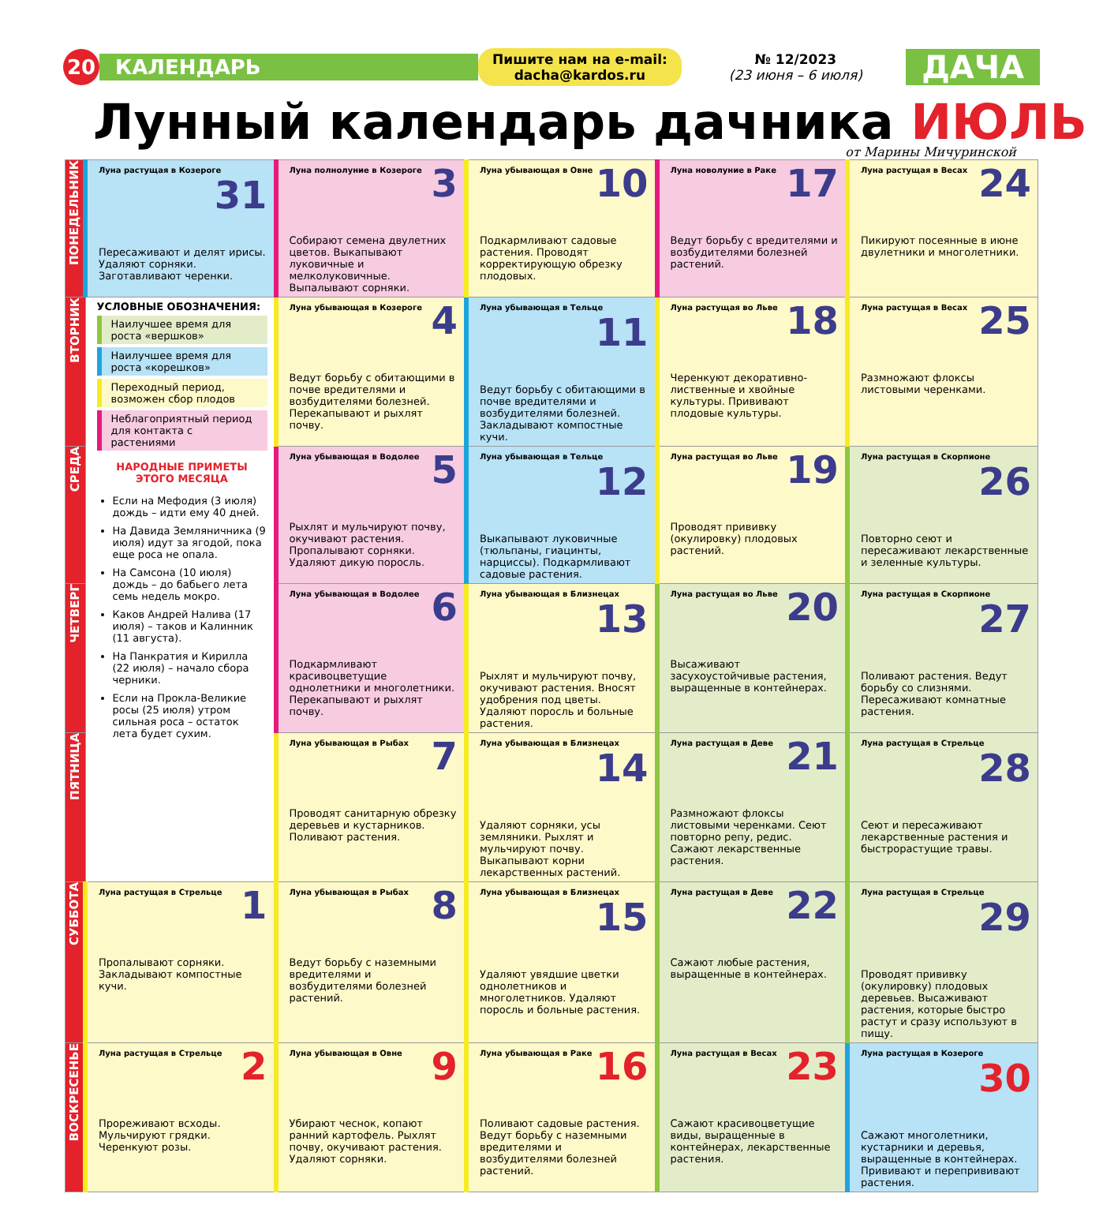20
КАЛЕНДАРЬ
Пишите нам на e-mail:
dacha@kardos.ru
№ 12/2023
(23 июня – 6 июля)
ДАЧА
Лунный календарь дачника ИЮЛЬ
от Марины Мичуринской
| ПОНЕДЕЛЬНИК | Луна растущая в Козероге 31 Пересаживают и делят ирисы. Удаляют сорняки. Заготавливают черенки. | Луна полнолуние в Козероге 3 Собирают семена двулетних цветов. Выкапывают луковичные и мелколуковичные. Выпалывают сорняки. | Луна убывающая в Овне 10 Подкармливают садовые растения. Проводят корректирующую обрезку плодовых. | Луна новолуние в Раке 17 Ведут борьбу с вредителями и возбудителями болезней растений. | Луна растущая в Весах 24 Пикируют посеянные в июне двулетники и многолетники. |
| ВТОРНИК | УСЛОВНЫЕ ОБОЗНАЧЕНИЯ: Наилучшее время для роста «вершков» Наилучшее время для роста «корешков» Переходный период, возможен сбор плодов Неблагоприятный период для контакта с растениями НАРОДНЫЕ ПРИМЕТЫ ЭТОГО МЕСЯЦА Если на Мефодия (3 июля) дождь – идти ему 40 дней. На Давида Земляничника (9 июля) идут за ягодой, пока еще роса не опала. На Самсона (10 июля) дождь – до бабьего лета семь недель мокро. Каков Андрей Налива (17 июля) – таков и Калинник (11 августа). На Панкратия и Кирилла (22 июля) – начало сбора черники. Если на Прокла-Великие росы (25 июля) утром сильная роса – остаток лета будет сухим. | Луна убывающая в Козероге 4 Ведут борьбу с обитающими в почве вредителями и возбудителями болезней. Перекапывают и рыхлят почву. | Луна убывающая в Тельце 11 Ведут борьбу с обитающими в почве вредителями и возбудителями болезней. Закладывают компостные кучи. | Луна растущая во Льве 18 Черенкуют декоративно-лиственные и хвойные культуры. Прививают плодовые культуры. | Луна растущая в Весах 25 Размножают флоксы листовыми черенками. |
| СРЕДА | | Луна убывающая в Водолее 5 Рыхлят и мульчируют почву, окучивают растения. Пропалывают сорняки. Удаляют дикую поросль. | Луна убывающая в Тельце 12 Выкапывают луковичные (тюльпаны, гиацинты, нарциссы). Подкармливают садовые растения. | Луна растущая во Льве 19 Проводят прививку (окулировку) плодовых растений. | Луна растущая в Скорпионе 26 Повторно сеют и пересаживают лекарственные и зеленные культуры. |
| ЧЕТВЕРГ | | Луна убывающая в Водолее 6 Подкармливают красивоцветущие однолетники и многолетники. Перекапывают и рыхлят почву. | Луна убывающая в Близнецах 13 Рыхлят и мульчируют почву, окучивают растения. Вносят удобрения под цветы. Удаляют поросль и больные растения. | Луна растущая во Льве 20 Высаживают засухоустойчивые растения, выращенные в контейнерах. | Луна растущая в Скорпионе 27 Поливают растения. Ведут борьбу со слизнями. Пересаживают комнатные растения. |
| ПЯТНИЦА | | Луна убывающая в Рыбах 7 Проводят санитарную обрезку деревьев и кустарников. Поливают растения. | Луна убывающая в Близнецах 14 Удаляют сорняки, усы земляники. Рыхлят и мульчируют почву. Выкапывают корни лекарственных растений. | Луна растущая в Деве 21 Размножают флоксы листовыми черенками. Сеют повторно репу, редис. Сажают лекарственные растения. | Луна растущая в Стрельце 28 Сеют и пересаживают лекарственные растения и быстрорастущие травы. |
| СУББОТА | Луна растущая в Стрельце 1 Пропалывают сорняки. Закладывают компостные кучи. | Луна убывающая в Рыбах 8 Ведут борьбу с наземными вредителями и возбудителями болезней растений. | Луна убывающая в Близнецах 15 Удаляют увядшие цветки однолетников и многолетников. Удаляют поросль и больные растения. | Луна растущая в Деве 22 Сажают любые растения, выращенные в контейнерах. | Луна растущая в Стрельце 29 Проводят прививку (окулировку) плодовых деревьев. Высаживают растения, которые быстро растут и сразу используют в пищу. |
| ВОСКРЕСЕНЬЕ | Луна растущая в Стрельце 2 Прореживают всходы. Мульчируют грядки. Черенкуют розы. | Луна убывающая в Овне 9 Убирают чеснок, копают ранний картофель. Рыхлят почву, окучивают растения. Удаляют сорняки. | Луна убывающая в Раке 16 Поливают садовые растения. Ведут борьбу с наземными вредителями и возбудителями болезней растений. | Луна растущая в Весах 23 Сажают красивоцветущие виды, выращенные в контейнерах, лекарственные растения. | Луна растущая в Козероге 30 Сажают многолетники, кустарники и деревья, выращенные в контейнерах. Прививают и перепрививают растения. |